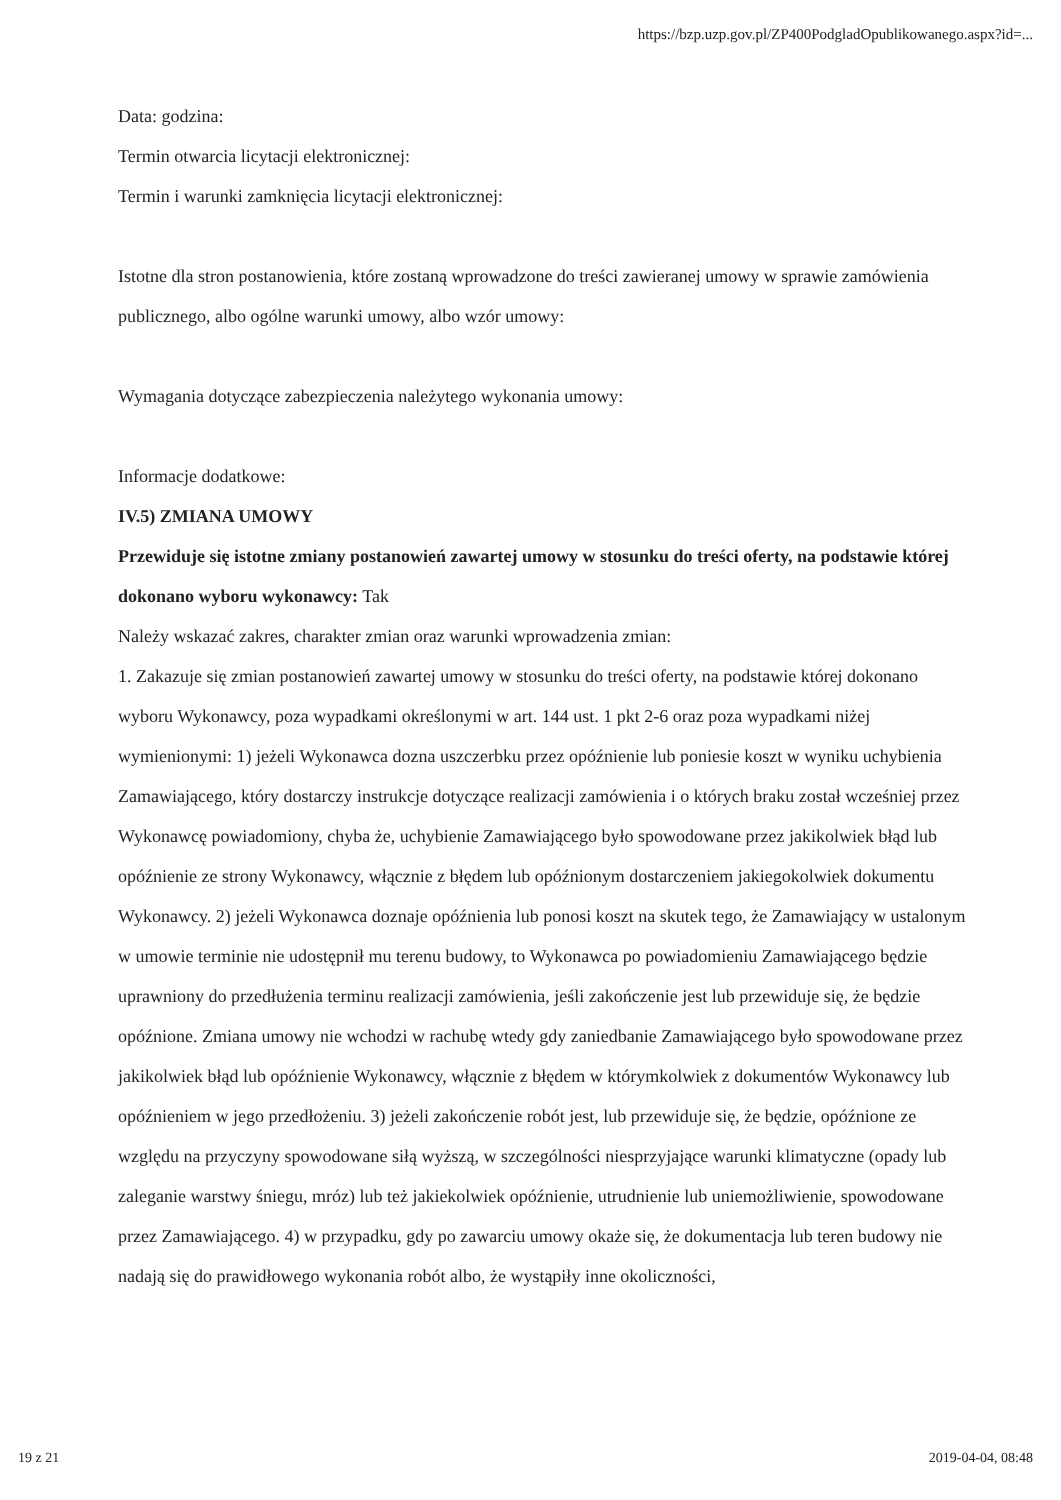https://bzp.uzp.gov.pl/ZP400PodgladOpublikowanego.aspx?id=...
Data: godzina:
Termin otwarcia licytacji elektronicznej:
Termin i warunki zamknięcia licytacji elektronicznej:
Istotne dla stron postanowienia, które zostaną wprowadzone do treści zawieranej umowy w sprawie zamówienia publicznego, albo ogólne warunki umowy, albo wzór umowy:
Wymagania dotyczące zabezpieczenia należytego wykonania umowy:
Informacje dodatkowe:
IV.5) ZMIANA UMOWY
Przewiduje się istotne zmiany postanowień zawartej umowy w stosunku do treści oferty, na podstawie której dokonano wyboru wykonawcy: Tak
Należy wskazać zakres, charakter zmian oraz warunki wprowadzenia zmian:
1. Zakazuje się zmian postanowień zawartej umowy w stosunku do treści oferty, na podstawie której dokonano wyboru Wykonawcy, poza wypadkami określonymi w art. 144 ust. 1 pkt 2-6 oraz poza wypadkami niżej wymienionymi: 1) jeżeli Wykonawca dozna uszczerbku przez opóźnienie lub poniesie koszt w wyniku uchybienia Zamawiającego, który dostarczy instrukcje dotyczące realizacji zamówienia i o których braku został wcześniej przez Wykonawcę powiadomiony, chyba że, uchybienie Zamawiającego było spowodowane przez jakikolwiek błąd lub opóźnienie ze strony Wykonawcy, włącznie z błędem lub opóźnionym dostarczeniem jakiegokolwiek dokumentu Wykonawcy. 2) jeżeli Wykonawca doznaje opóźnienia lub ponosi koszt na skutek tego, że Zamawiający w ustalonym w umowie terminie nie udostępnił mu terenu budowy, to Wykonawca po powiadomieniu Zamawiającego będzie uprawniony do przedłużenia terminu realizacji zamówienia, jeśli zakończenie jest lub przewiduje się, że będzie opóźnione. Zmiana umowy nie wchodzi w rachubę wtedy gdy zaniedbanie Zamawiającego było spowodowane przez jakikolwiek błąd lub opóźnienie Wykonawcy, włącznie z błędem w którymkolwiek z dokumentów Wykonawcy lub opóźnieniem w jego przedłożeniu. 3) jeżeli zakończenie robót jest, lub przewiduje się, że będzie, opóźnione ze względu na przyczyny spowodowane siłą wyższą, w szczególności niesprzyjające warunki klimatyczne (opady lub zaleganie warstwy śniegu, mróz) lub też jakiekolwiek opóźnienie, utrudnienie lub uniemożliwienie, spowodowane przez Zamawiającego. 4) w przypadku, gdy po zawarciu umowy okaże się, że dokumentacja lub teren budowy nie nadają się do prawidłowego wykonania robót albo, że wystąpiły inne okoliczności,
19 z 21 2019-04-04, 08:48